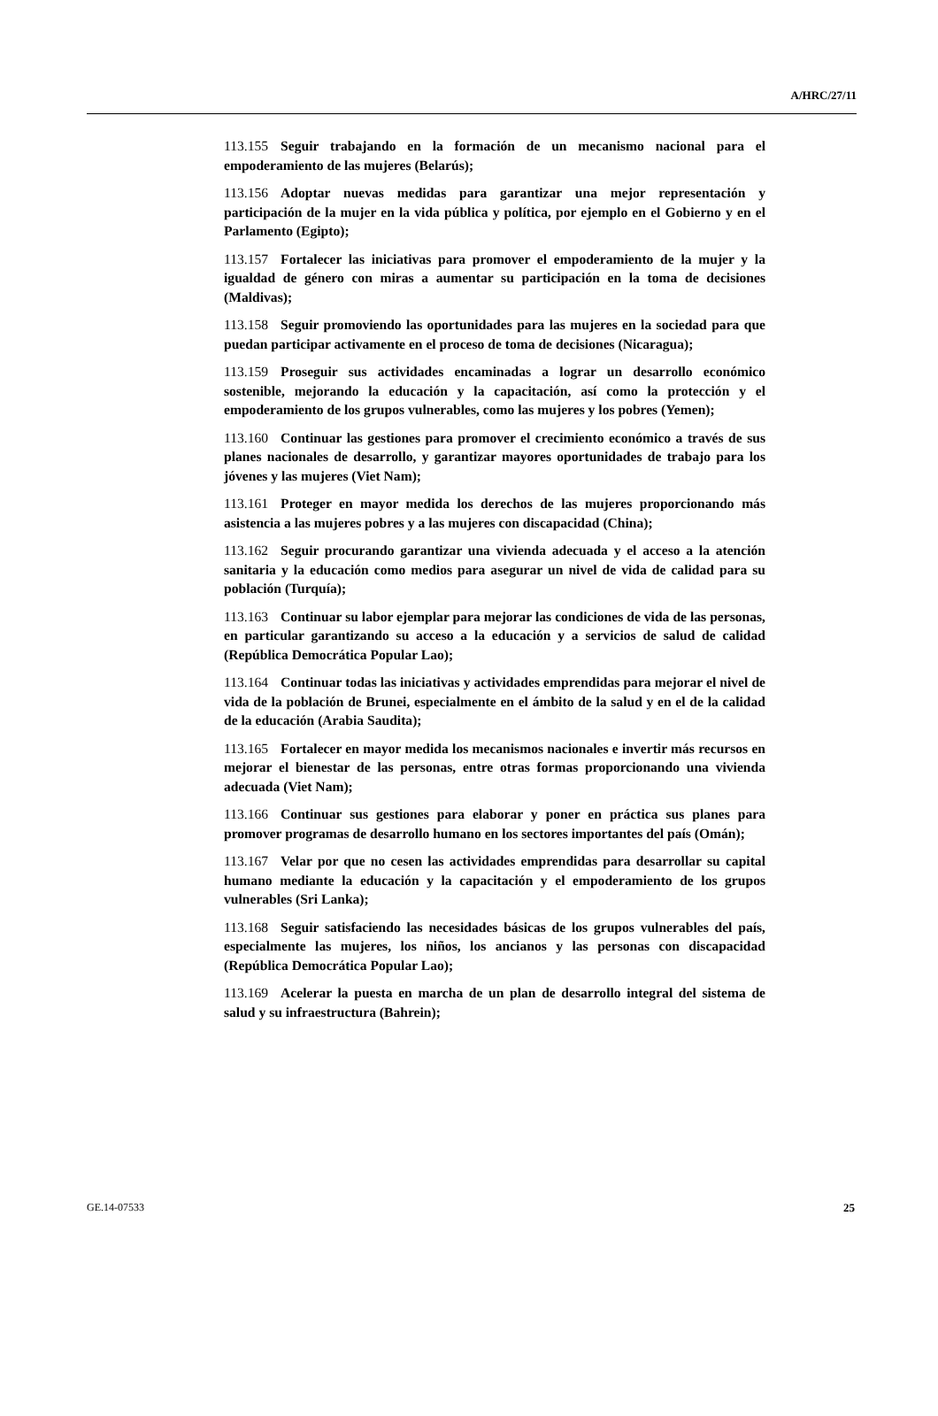A/HRC/27/11
113.155 Seguir trabajando en la formación de un mecanismo nacional para el empoderamiento de las mujeres (Belarús);
113.156 Adoptar nuevas medidas para garantizar una mejor representación y participación de la mujer en la vida pública y política, por ejemplo en el Gobierno y en el Parlamento (Egipto);
113.157 Fortalecer las iniciativas para promover el empoderamiento de la mujer y la igualdad de género con miras a aumentar su participación en la toma de decisiones (Maldivas);
113.158 Seguir promoviendo las oportunidades para las mujeres en la sociedad para que puedan participar activamente en el proceso de toma de decisiones (Nicaragua);
113.159 Proseguir sus actividades encaminadas a lograr un desarrollo económico sostenible, mejorando la educación y la capacitación, así como la protección y el empoderamiento de los grupos vulnerables, como las mujeres y los pobres (Yemen);
113.160 Continuar las gestiones para promover el crecimiento económico a través de sus planes nacionales de desarrollo, y garantizar mayores oportunidades de trabajo para los jóvenes y las mujeres (Viet Nam);
113.161 Proteger en mayor medida los derechos de las mujeres proporcionando más asistencia a las mujeres pobres y a las mujeres con discapacidad (China);
113.162 Seguir procurando garantizar una vivienda adecuada y el acceso a la atención sanitaria y la educación como medios para asegurar un nivel de vida de calidad para su población (Turquía);
113.163 Continuar su labor ejemplar para mejorar las condiciones de vida de las personas, en particular garantizando su acceso a la educación y a servicios de salud de calidad (República Democrática Popular Lao);
113.164 Continuar todas las iniciativas y actividades emprendidas para mejorar el nivel de vida de la población de Brunei, especialmente en el ámbito de la salud y en el de la calidad de la educación (Arabia Saudita);
113.165 Fortalecer en mayor medida los mecanismos nacionales e invertir más recursos en mejorar el bienestar de las personas, entre otras formas proporcionando una vivienda adecuada (Viet Nam);
113.166 Continuar sus gestiones para elaborar y poner en práctica sus planes para promover programas de desarrollo humano en los sectores importantes del país (Omán);
113.167 Velar por que no cesen las actividades emprendidas para desarrollar su capital humano mediante la educación y la capacitación y el empoderamiento de los grupos vulnerables (Sri Lanka);
113.168 Seguir satisfaciendo las necesidades básicas de los grupos vulnerables del país, especialmente las mujeres, los niños, los ancianos y las personas con discapacidad (República Democrática Popular Lao);
113.169 Acelerar la puesta en marcha de un plan de desarrollo integral del sistema de salud y su infraestructura (Bahrein);
GE.14-07533 25